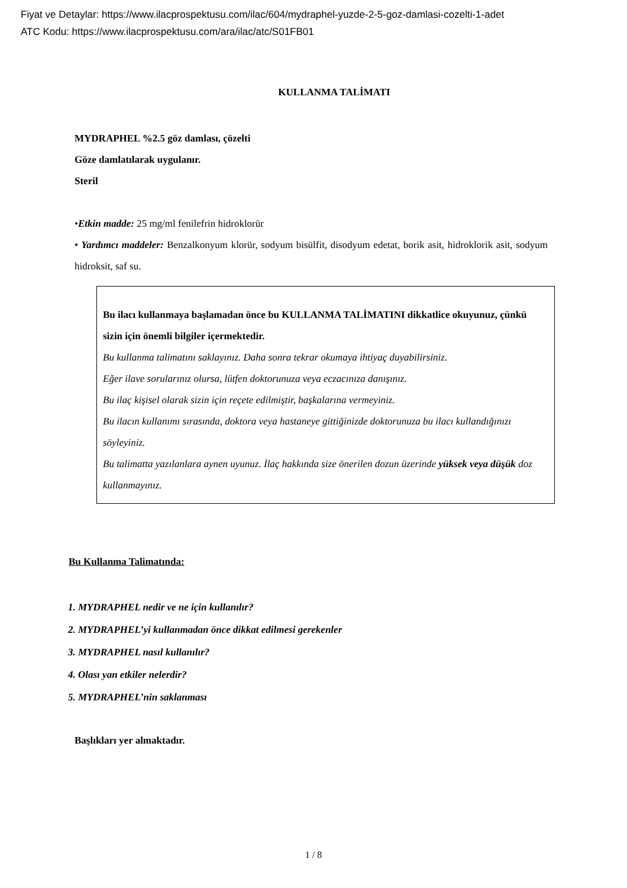Fiyat ve Detaylar: https://www.ilacprospektusu.com/ilac/604/mydraphel-yuzde-2-5-goz-damlasi-cozelti-1-adet
ATC Kodu: https://www.ilacprospektusu.com/ara/ilac/atc/S01FB01
KULLANMA TALİMATI
MYDRAPHEL %2.5 göz damlası, çözelti
Göze damlatılarak uygulanır.
Steril
•Etkin madde: 25 mg/ml fenilefrin hidroklorür
• Yardımcı maddeler: Benzalkonyum klorür, sodyum bisülfit, disodyum edetat, borik asit, hidroklorik asit, sodyum hidroksit, saf su.
Bu ilacı kullanmaya başlamadan önce bu KULLANMA TALİMATINI dikkatlice okuyunuz, çünkü sizin için önemli bilgiler içermektedir.
Bu kullanma talimatını saklayınız. Daha sonra tekrar okumaya ihtiyaç duyabilirsiniz.
Eğer ilave sorularınız olursa, lütfen doktorunuza veya eczacınıza danışınız.
Bu ilaç kişisel olarak sizin için reçete edilmiştir, başkalarına vermeyiniz.
Bu ilacın kullanımı sırasında, doktora veya hastaneye gittiğinizde doktorunuza bu ilacı kullandığınızı söyleyiniz.
Bu talimatta yazılanlara aynen uyunuz. İlaç hakkında size önerilen dozun üzerinde yüksek veya düşük doz kullanmayınız.
Bu Kullanma Talimatında:
1. MYDRAPHEL nedir ve ne için kullanılır?
2. MYDRAPHEL’yi kullanmadan önce dikkat edilmesi gerekenler
3. MYDRAPHEL nasıl kullanılır?
4. Olası yan etkiler nelerdir?
5. MYDRAPHEL’nin saklanması
Başlıkları yer almaktadır.
1 / 8